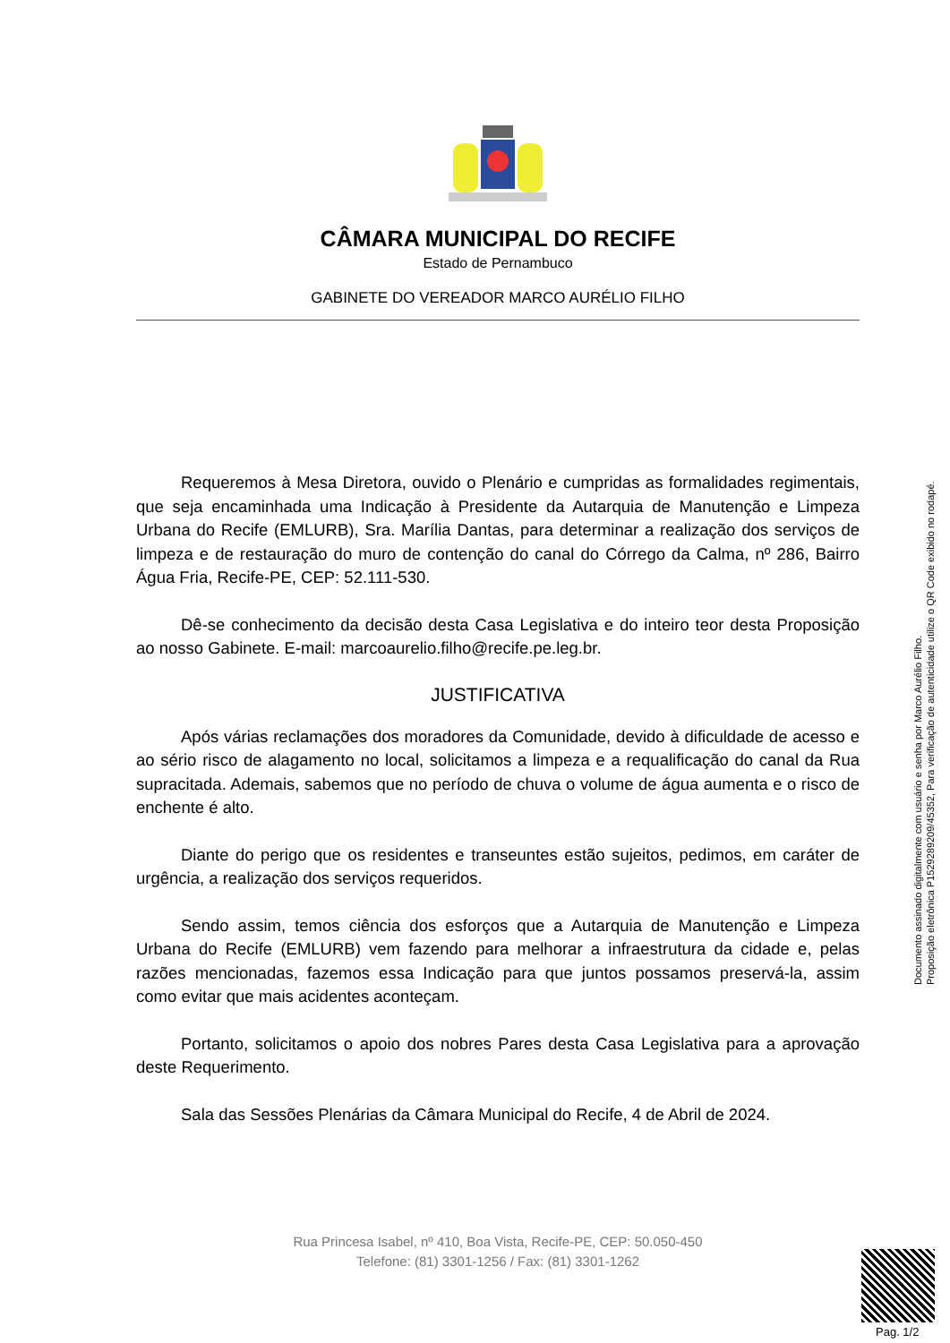CÂMARA MUNICIPAL DO RECIFE
Estado de Pernambuco
GABINETE DO VEREADOR MARCO AURÉLIO FILHO
Requeremos à Mesa Diretora, ouvido o Plenário e cumpridas as formalidades regimentais, que seja encaminhada uma Indicação à Presidente da Autarquia de Manutenção e Limpeza Urbana do Recife (EMLURB), Sra. Marília Dantas, para determinar a realização dos serviços de limpeza e de restauração do muro de contenção do canal do Córrego da Calma, nº 286, Bairro Água Fria, Recife-PE, CEP: 52.111-530.
Dê-se conhecimento da decisão desta Casa Legislativa e do inteiro teor desta Proposição ao nosso Gabinete. E-mail: marcoaurelio.filho@recife.pe.leg.br.
JUSTIFICATIVA
Após várias reclamações dos moradores da Comunidade, devido à dificuldade de acesso e ao sério risco de alagamento no local, solicitamos a limpeza e a requalificação do canal da Rua supracitada. Ademais, sabemos que no período de chuva o volume de água aumenta e o risco de enchente é alto.
Diante do perigo que os residentes e transeuntes estão sujeitos, pedimos, em caráter de urgência, a realização dos serviços requeridos.
Sendo assim, temos ciência dos esforços que a Autarquia de Manutenção e Limpeza Urbana do Recife (EMLURB) vem fazendo para melhorar a infraestrutura da cidade e, pelas razões mencionadas, fazemos essa Indicação para que juntos possamos preservá-la, assim como evitar que mais acidentes aconteçam.
Portanto, solicitamos o apoio dos nobres Pares desta Casa Legislativa para a aprovação deste Requerimento.
Sala das Sessões Plenárias da Câmara Municipal do Recife, 4 de Abril de 2024.
Rua Princesa Isabel, nº 410, Boa Vista, Recife-PE, CEP: 50.050-450
Telefone: (81) 3301-1256 / Fax: (81) 3301-1262
Documento assinado digitalmente com usuário e senha por Marco Aurélio Filho.
Proposição eletrônica P152928920­9/45352, Para verificação de autenticidade utilize o QR Code exibido no rodapé.
Pag. 1/2